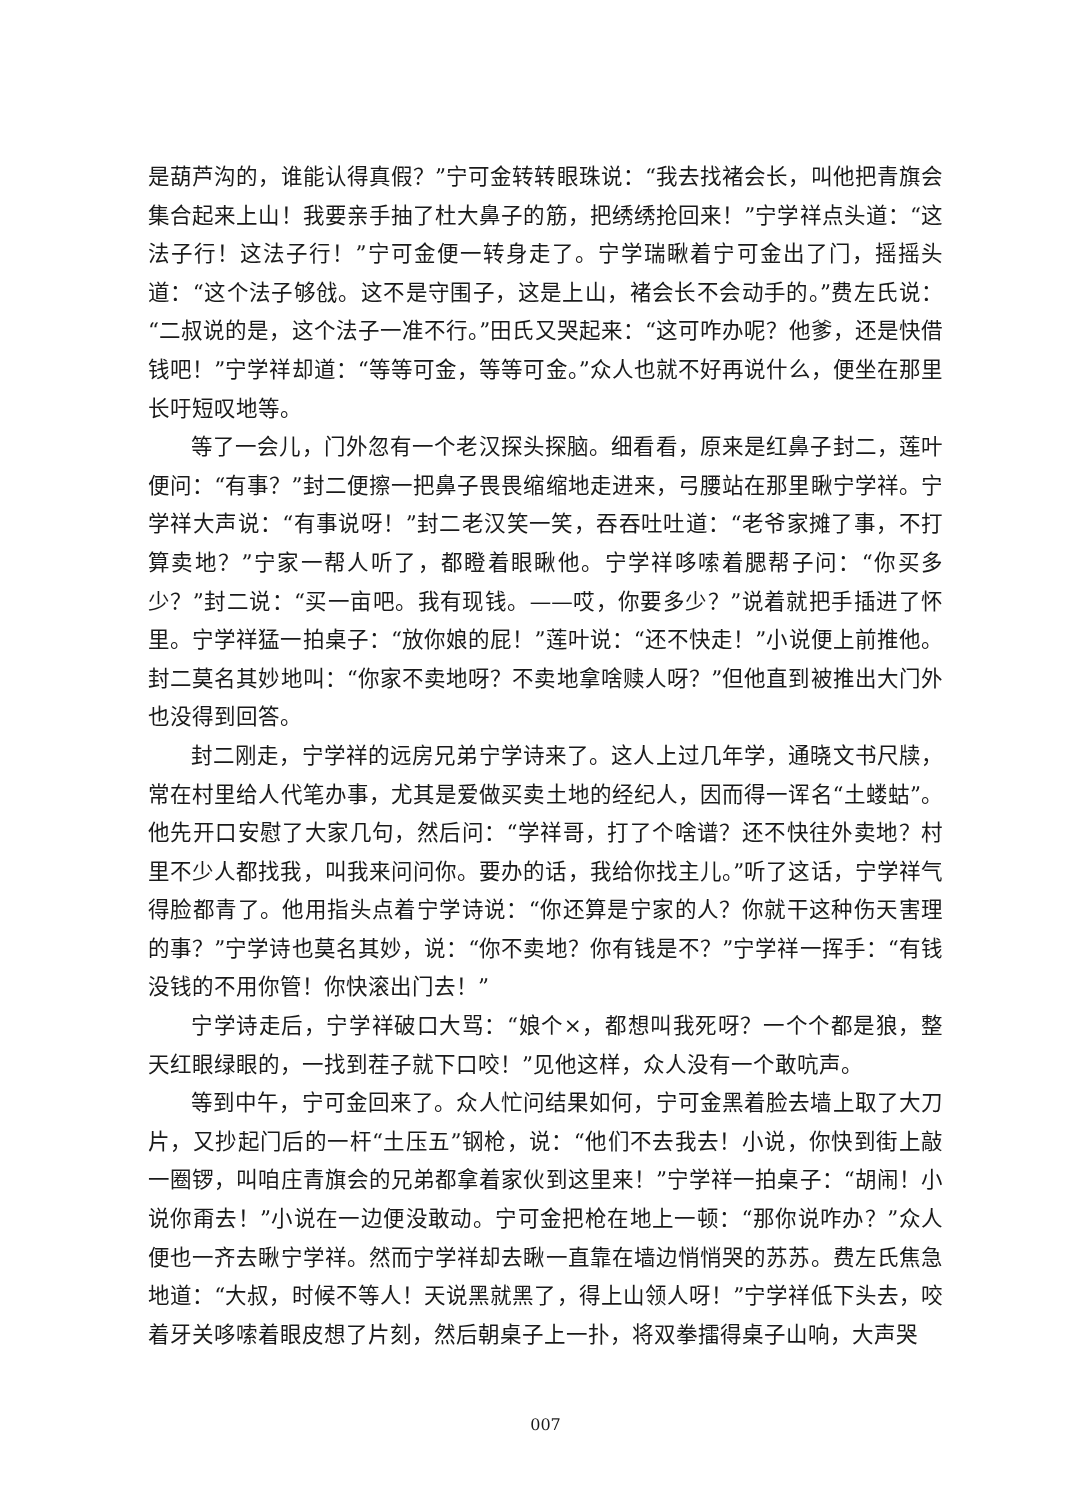是葫芦沟的，谁能认得真假？”宁可金转转眼珠说：“我去找褚会长，叫他把青旗会集合起来上山！我要亲手抽了杜大鼻子的筋，把绣绣抢回来！”宁学祥点头道：“这法子行！这法子行！”宁可金便一转身走了。宁学瑞瞅着宁可金出了门，摇摇头道：“这个法子够戗。这不是守围子，这是上山，褚会长不会动手的。”费左氏说：“二叔说的是，这个法子一准不行。”田氏又哭起来：“这可咋办呢？他爹，还是快借钱吧！”宁学祥却道：“等等可金，等等可金。”众人也就不好再说什么，便坐在那里长吁短叹地等。
等了一会儿，门外忽有一个老汉探头探脑。细看看，原来是红鼻子封二，莲叶便问：“有事？”封二便擦一把鼻子畏畏缩缩地走进来，弓腰站在那里瞅宁学祥。宁学祥大声说：“有事说呀！”封二老汉笑一笑，吞吞吐吐道：“老爷家摊了事，不打算卖地？”宁家一帮人听了，都瞪着眼瞅他。宁学祥哆嗦着腮帮子问：“你买多少？”封二说：“买一亩吧。我有现钱。——哎，你要多少？”说着就把手插进了怀里。宁学祥猛一拍桌子：“放你娘的屁！”莲叶说：“还不快走！”小说便上前推他。封二莫名其妙地叫：“你家不卖地呀？不卖地拿啥赎人呀？”但他直到被推出大门外也没得到回答。
封二刚走，宁学祥的远房兄弟宁学诗来了。这人上过几年学，通晓文书尺牍，常在村里给人代笔办事，尤其是爱做买卖土地的经纪人，因而得一诨名“土蝼蛄”。他先开口安慰了大家几句，然后问：“学祥哥，打了个啥谱？还不快往外卖地？村里不少人都找我，叫我来问问你。要办的话，我给你找主儿。”听了这话，宁学祥气得脸都青了。他用指头点着宁学诗说：“你还算是宁家的人？你就干这种伤天害理的事？”宁学诗也莫名其妙，说：“你不卖地？你有钱是不？”宁学祥一挥手：“有钱没钱的不用你管！你快滚出门去！”
宁学诗走后，宁学祥破口大骂：“娘个×，都想叫我死呀？一个个都是狼，整天红眼绿眼的，一找到茬子就下口咬！”见他这样，众人没有一个敢吭声。
等到中午，宁可金回来了。众人忙问结果如何，宁可金黑着脸去墙上取了大刀片，又抄起门后的一杆“土压五”钢枪，说：“他们不去我去！小说，你快到街上敲一圈锣，叫咱庄青旗会的兄弟都拿着家伙到这里来！”宁学祥一拍桌子：“胡闹！小说你甭去！”小说在一边便没敢动。宁可金把枪在地上一顿：“那你说咋办？”众人便也一齐去瞅宁学祥。然而宁学祥却去瞅一直靠在墙边悄悄哭的苏苏。费左氏焦急地道：“大叔，时候不等人！天说黑就黑了，得上山领人呀！”宁学祥低下头去，咬着牙关哆嗦着眼皮想了片刻，然后朝桌子上一扑，将双拳擂得桌子山响，大声哭
007